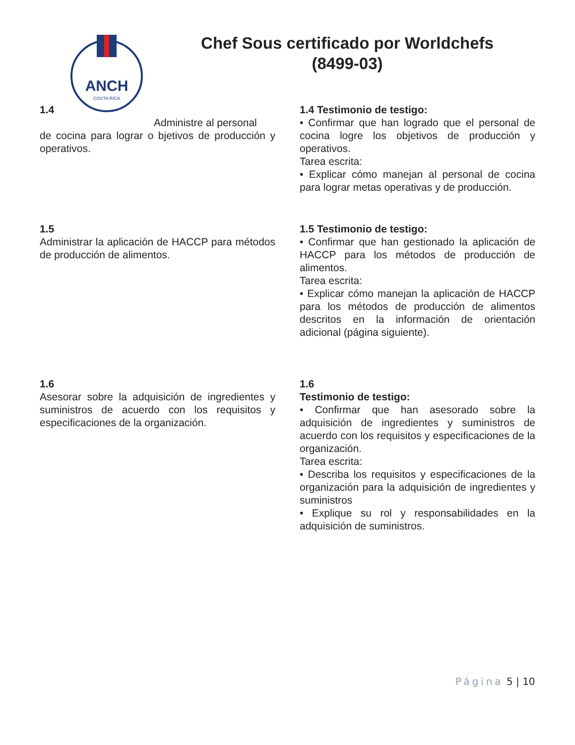ANCH
COSTA RICA
Chef Sous certificado por Worldchefs (8499-03)
1.4
Administre al personal
de cocina para lograr o bjetivos de producción y operativos.
1.4 Testimonio de testigo:
• Confirmar que han logrado que el personal de cocina logre los objetivos de producción y operativos.
Tarea escrita:
• Explicar cómo manejan al personal de cocina para lograr metas operativas y de producción.
1.5
Administrar la aplicación de HACCP para métodos de producción de alimentos.
1.5 Testimonio de testigo:
• Confirmar que han gestionado la aplicación de HACCP para los métodos de producción de alimentos.
Tarea escrita:
• Explicar cómo manejan la aplicación de HACCP para los métodos de producción de alimentos descritos en la información de orientación adicional (página siguiente).
1.6
Asesorar sobre la adquisición de ingredientes y suministros de acuerdo con los requisitos y especificaciones de la organización.
1.6
Testimonio de testigo:
• Confirmar que han asesorado sobre la adquisición de ingredientes y suministros de acuerdo con los requisitos y especificaciones de la organización.
Tarea escrita:
• Describa los requisitos y especificaciones de la organización para la adquisición de ingredientes y suministros
• Explique su rol y responsabilidades en la adquisición de suministros.
Página 5 | 10